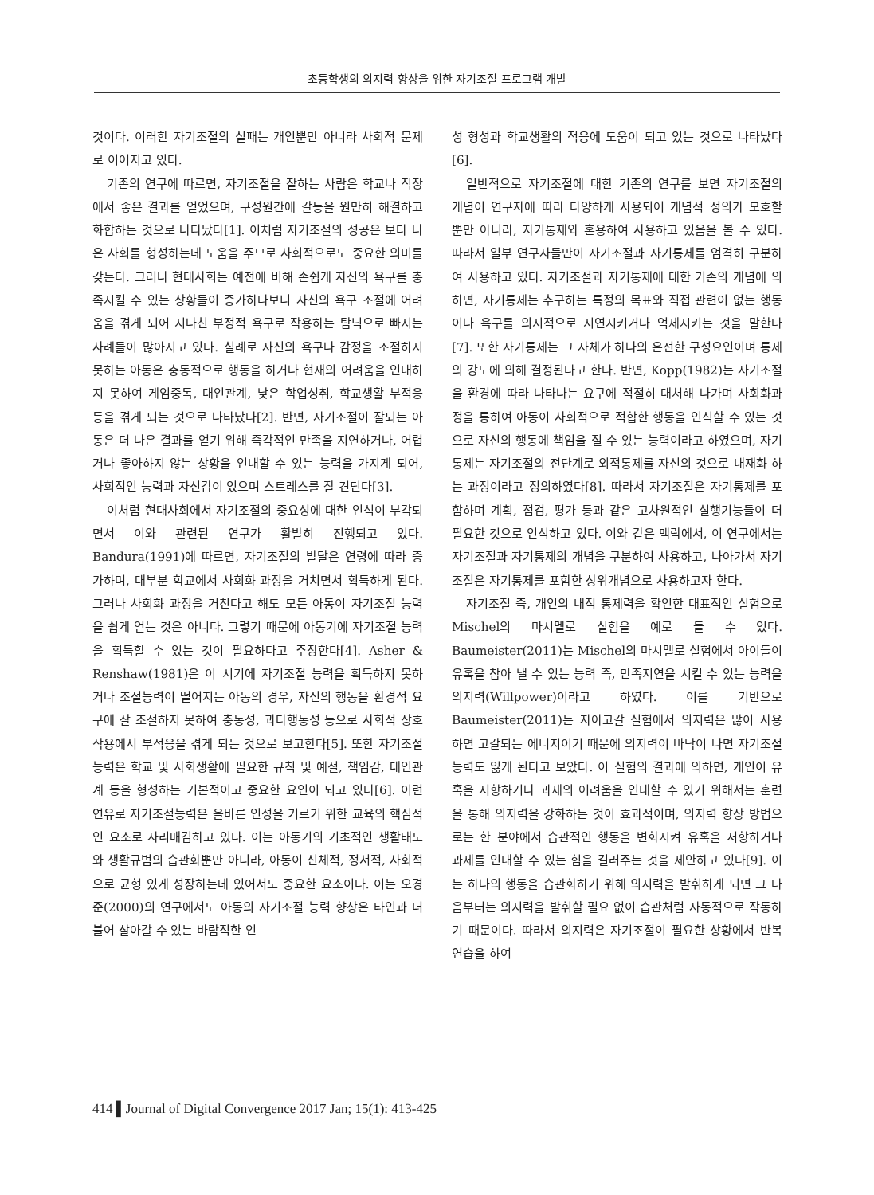초등학생의 의지력 향상을 위한 자기조절 프로그램 개발
것이다. 이러한 자기조절의 실패는 개인뿐만 아니라 사회적 문제로 이어지고 있다.
기존의 연구에 따르면, 자기조절을 잘하는 사람은 학교나 직장에서 좋은 결과를 얻었으며, 구성원간에 갈등을 원만히 해결하고 화합하는 것으로 나타났다[1]. 이처럼 자기조절의 성공은 보다 나은 사회를 형성하는데 도움을 주므로 사회적으로도 중요한 의미를 갖는다. 그러나 현대사회는 예전에 비해 손쉽게 자신의 욕구를 충족시킬 수 있는 상황들이 증가하다보니 자신의 욕구 조절에 어려움을 겪게 되어 지나친 부정적 욕구로 작용하는 탐닉으로 빠지는 사례들이 많아지고 있다. 실례로 자신의 욕구나 감정을 조절하지 못하는 아동은 충동적으로 행동을 하거나 현재의 어려움을 인내하지 못하여 게임중독, 대인관계, 낮은 학업성취, 학교생활 부적응 등을 겪게 되는 것으로 나타났다[2]. 반면, 자기조절이 잘되는 아동은 더 나은 결과를 얻기 위해 즉각적인 만족을 지연하거나, 어렵거나 좋아하지 않는 상황을 인내할 수 있는 능력을 가지게 되어, 사회적인 능력과 자신감이 있으며 스트레스를 잘 견딘다[3].
이처럼 현대사회에서 자기조절의 중요성에 대한 인식이 부각되면서 이와 관련된 연구가 활발히 진행되고 있다. Bandura(1991)에 따르면, 자기조절의 발달은 연령에 따라 증가하며, 대부분 학교에서 사회화 과정을 거치면서 획득하게 된다. 그러나 사회화 과정을 거친다고 해도 모든 아동이 자기조절 능력을 쉽게 얻는 것은 아니다. 그렇기 때문에 아동기에 자기조절 능력을 획득할 수 있는 것이 필요하다고 주장한다[4]. Asher & Renshaw(1981)은 이 시기에 자기조절 능력을 획득하지 못하거나 조절능력이 떨어지는 아동의 경우, 자신의 행동을 환경적 요구에 잘 조절하지 못하여 충동성, 과다행동성 등으로 사회적 상호작용에서 부적응을 겪게 되는 것으로 보고한다[5]. 또한 자기조절능력은 학교 및 사회생활에 필요한 규칙 및 예절, 책임감, 대인관계 등을 형성하는 기본적이고 중요한 요인이 되고 있다[6]. 이런 연유로 자기조절능력은 올바른 인성을 기르기 위한 교육의 핵심적인 요소로 자리매김하고 있다. 이는 아동기의 기초적인 생활태도와 생활규범의 습관화뿐만 아니라, 아동이 신체적, 정서적, 사회적으로 균형 있게 성장하는데 있어서도 중요한 요소이다. 이는 오경준(2000)의 연구에서도 아동의 자기조절 능력 향상은 타인과 더불어 살아갈 수 있는 바람직한 인
성 형성과 학교생활의 적응에 도움이 되고 있는 것으로 나타났다[6].
일반적으로 자기조절에 대한 기존의 연구를 보면 자기조절의 개념이 연구자에 따라 다양하게 사용되어 개념적 정의가 모호할 뿐만 아니라, 자기통제와 혼용하여 사용하고 있음을 볼 수 있다. 따라서 일부 연구자들만이 자기조절과 자기통제를 엄격히 구분하여 사용하고 있다. 자기조절과 자기통제에 대한 기존의 개념에 의하면, 자기통제는 추구하는 특정의 목표와 직접 관련이 없는 행동이나 욕구를 의지적으로 지연시키거나 억제시키는 것을 말한다[7]. 또한 자기통제는 그 자체가 하나의 온전한 구성요인이며 통제의 강도에 의해 결정된다고 한다. 반면, Kopp(1982)는 자기조절을 환경에 따라 나타나는 요구에 적절히 대처해 나가며 사회화과정을 통하여 아동이 사회적으로 적합한 행동을 인식할 수 있는 것으로 자신의 행동에 책임을 질 수 있는 능력이라고 하였으며, 자기통제는 자기조절의 전단계로 외적통제를 자신의 것으로 내재화 하는 과정이라고 정의하였다[8]. 따라서 자기조절은 자기통제를 포함하며 계획, 점검, 평가 등과 같은 고차원적인 실행기능들이 더 필요한 것으로 인식하고 있다. 이와 같은 맥락에서, 이 연구에서는 자기조절과 자기통제의 개념을 구분하여 사용하고, 나아가서 자기조절은 자기통제를 포함한 상위개념으로 사용하고자 한다.
자기조절 즉, 개인의 내적 통제력을 확인한 대표적인 실험으로 Mischel의 마시멜로 실험을 예로 들 수 있다. Baumeister(2011)는 Mischel의 마시멜로 실험에서 아이들이 유혹을 참아 낼 수 있는 능력 즉, 만족지연을 시킬 수 있는 능력을 의지력(Willpower)이라고 하였다. 이를 기반으로 Baumeister(2011)는 자아고갈 실험에서 의지력은 많이 사용하면 고갈되는 에너지이기 때문에 의지력이 바닥이 나면 자기조절능력도 잃게 된다고 보았다. 이 실험의 결과에 의하면, 개인이 유혹을 저항하거나 과제의 어려움을 인내할 수 있기 위해서는 훈련을 통해 의지력을 강화하는 것이 효과적이며, 의지력 향상 방법으로는 한 분야에서 습관적인 행동을 변화시켜 유혹을 저항하거나 과제를 인내할 수 있는 힘을 길러주는 것을 제안하고 있다[9]. 이는 하나의 행동을 습관화하기 위해 의지력을 발휘하게 되면 그 다음부터는 의지력을 발휘할 필요 없이 습관처럼 자동적으로 작동하기 때문이다. 따라서 의지력은 자기조절이 필요한 상황에서 반복 연습을 하여
414 ▌Journal of Digital Convergence 2017 Jan; 15(1): 413-425